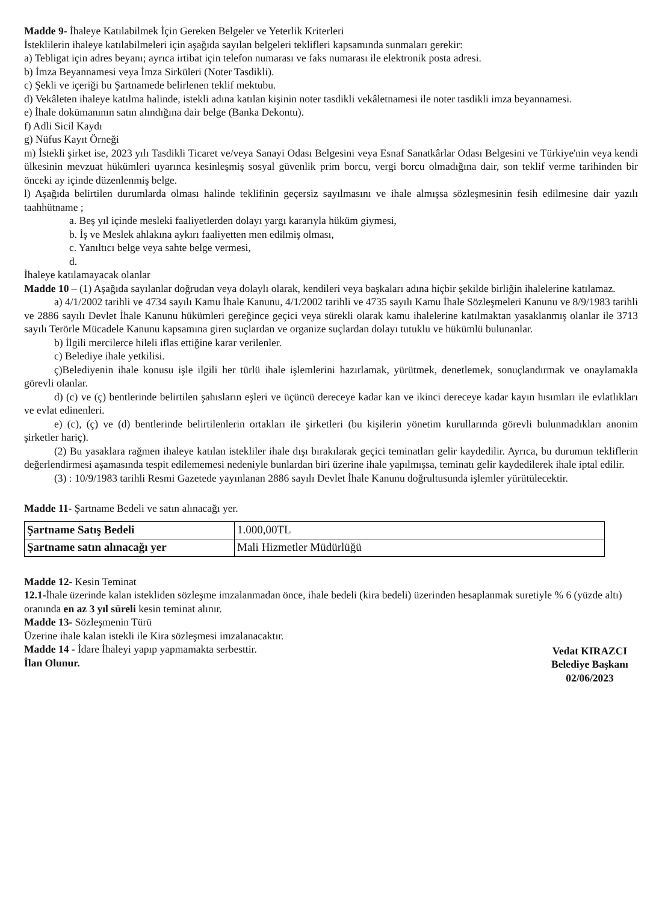Madde 9- İhaleye Katılabilmek İçin Gereken Belgeler ve Yeterlik Kriterleri
İsteklilerin ihaleye katılabilmeleri için aşağıda sayılan belgeleri teklifleri kapsamında sunmaları gerekir:
a) Tebligat için adres beyanı; ayrıca irtibat için telefon numarası ve faks numarası ile elektronik posta adresi.
b) İmza Beyannamesi veya İmza Sirküleri (Noter Tasdikli).
c) Şekli ve içeriği bu Şartnamede belirlenen teklif mektubu.
d) Vekâleten ihaleye katılma halinde, istekli adına katılan kişinin noter tasdikli vekâletnamesi ile noter tasdikli imza beyannamesi.
e) İhale dokümanının satın alındığına dair belge (Banka Dekontu).
f) Adli Sicil Kaydı
g) Nüfus Kayıt Örneği
m) İstekli şirket ise, 2023 yılı Tasdikli Ticaret ve/veya Sanayi Odası Belgesini veya Esnaf Sanatkârlar Odası Belgesini ve Türkiye'nin veya kendi ülkesinin mevzuat hükümleri uyarınca kesinleşmiş sosyal güvenlik prim borcu, vergi borcu olmadığına dair, son teklif verme tarihinden bir önceki ay içinde düzenlenmiş belge.
l) Aşağıda belirtilen durumlarda olması halinde teklifinin geçersiz sayılmasını ve ihale almışsa sözleşmesinin fesih edilmesine dair yazılı taahhütname ;
a. Beş yıl içinde mesleki faaliyetlerden dolayı yargı kararıyla hüküm giymesi,
b. İş ve Meslek ahlakına aykırı faaliyetten men edilmiş olması,
c. Yanıltıcı belge veya sahte belge vermesi,
d.
İhaleye katılamayacak olanlar
Madde 10 – (1) Aşağıda sayılanlar doğrudan veya dolaylı olarak, kendileri veya başkaları adına hiçbir şekilde birliğin ihalelerine katılamaz.
a) 4/1/2002 tarihli ve 4734 sayılı Kamu İhale Kanunu, 4/1/2002 tarihli ve 4735 sayılı Kamu İhale Sözleşmeleri Kanunu ve 8/9/1983 tarihli ve 2886 sayılı Devlet İhale Kanunu hükümleri gereğince geçici veya sürekli olarak kamu ihalelerine katılmaktan yasaklanmış olanlar ile 3713 sayılı Terörle Mücadele Kanunu kapsamına giren suçlardan ve organize suçlardan dolayı tutuklu ve hükümlü bulunanlar.
b) İlgili mercilerce hileli iflas ettiğine karar verilenler.
c) Belediye ihale yetkilisi.
ç)Belediyenin ihale konusu işle ilgili her türlü ihale işlemlerini hazırlamak, yürütmek, denetlemek, sonuçlandırmak ve onaylamakla görevli olanlar.
d) (c) ve (ç) bentlerinde belirtilen şahısların eşleri ve üçüncü dereceye kadar kan ve ikinci dereceye kadar kayın hısımları ile evlatlıkları ve evlat edinenleri.
e) (c), (ç) ve (d) bentlerinde belirtilenlerin ortakları ile şirketleri (bu kişilerin yönetim kurullarında görevli bulunmadıkları anonim şirketler hariç).
(2) Bu yasaklara rağmen ihaleye katılan istekliler ihale dışı bırakılarak geçici teminatları gelir kaydedilir. Ayrıca, bu durumun tekliflerin değerlendirmesi aşamasında tespit edilememesi nedeniyle bunlardan biri üzerine ihale yapılmışsa, teminatı gelir kaydedilerek ihale iptal edilir.
(3) : 10/9/1983 tarihli Resmi Gazetede yayınlanan 2886 sayılı Devlet İhale Kanunu doğrultusunda işlemler yürütülecektir.
Madde 11- Şartname Bedeli ve satın alınacağı yer.
| Şartname Satış Bedeli | 1.000,00TL |
| Şartname satın alınacağı yer | Mali Hizmetler Müdürlüğü |
Madde 12- Kesin Teminat
12.1-İhale üzerinde kalan istekliden sözleşme imzalanmadan önce, ihale bedeli (kira bedeli) üzerinden hesaplanmak suretiyle % 6 (yüzde altı) oranında en az 3 yıl süreli kesin teminat alınır.
Madde 13- Sözleşmenin Türü
Üzerine ihale kalan istekli ile Kira sözleşmesi imzalanacaktır.
Madde 14 - İdare İhaleyi yapıp yapmamakta serbesttir.
Vedat KIRAZCI
Belediye Başkanı
02/06/2023
İlan Olunur.